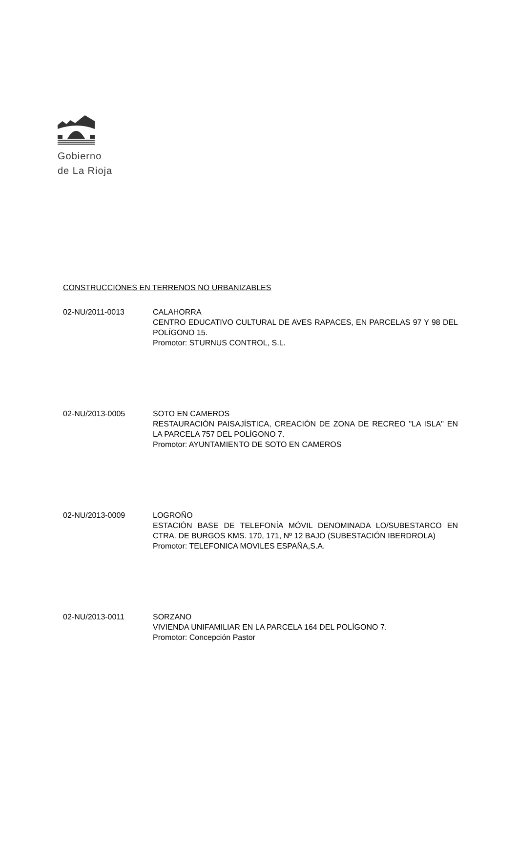Gobierno
de La Rioja
CONSTRUCCIONES EN TERRENOS NO URBANIZABLES
02-NU/2011-0013 CALAHORRA
CENTRO EDUCATIVO CULTURAL DE AVES RAPACES, EN PARCELAS 97 Y 98 DEL POLÍGONO 15.
Promotor: STURNUS CONTROL, S.L.
02-NU/2013-0005 SOTO EN CAMEROS
RESTAURACIÓN PAISAJÍSTICA, CREACIÓN DE ZONA DE RECREO "LA ISLA" EN LA PARCELA 757 DEL POLÍGONO 7.
Promotor: AYUNTAMIENTO DE SOTO EN CAMEROS
02-NU/2013-0009 LOGROÑO
ESTACIÓN BASE DE TELEFONÍA MÓVIL DENOMINADA LO/SUBESTARCO EN CTRA. DE BURGOS KMS. 170, 171, Nº 12 BAJO (SUBESTACIÓN IBERDROLA)
Promotor: TELEFONICA MOVILES ESPAÑA,S.A.
02-NU/2013-0011 SORZANO
VIVIENDA UNIFAMILIAR EN LA PARCELA 164 DEL POLÍGONO 7.
Promotor: Concepción Pastor